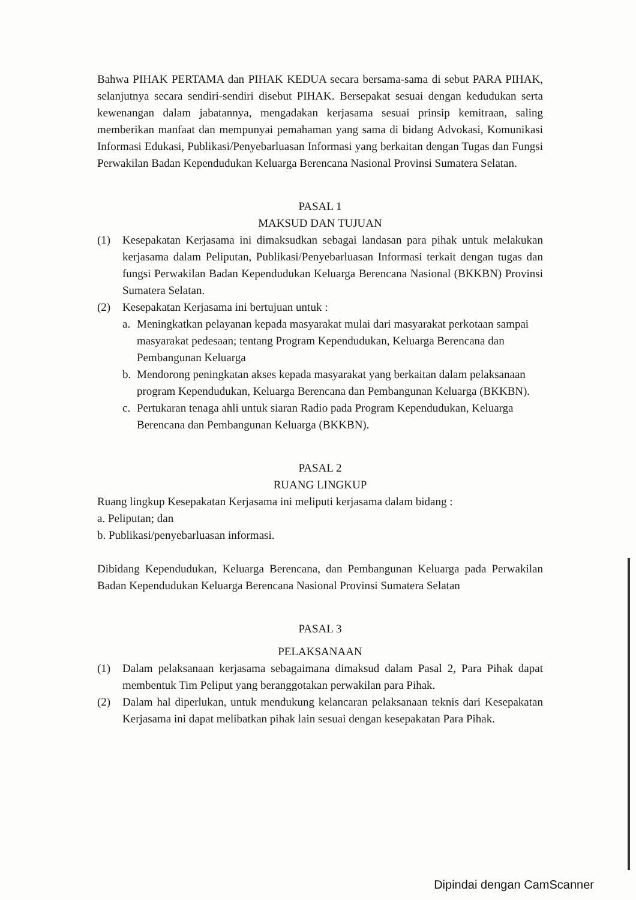Bahwa PIHAK PERTAMA dan PIHAK KEDUA secara bersama-sama di sebut PARA PIHAK, selanjutnya secara sendiri-sendiri disebut PIHAK. Bersepakat sesuai dengan kedudukan serta kewenangan dalam jabatannya, mengadakan kerjasama sesuai prinsip kemitraan, saling memberikan manfaat dan mempunyai pemahaman yang sama di bidang Advokasi, Komunikasi Informasi Edukasi, Publikasi/Penyebarluasan Informasi yang berkaitan dengan Tugas dan Fungsi Perwakilan Badan Kependudukan Keluarga Berencana Nasional Provinsi Sumatera Selatan.
PASAL 1
MAKSUD DAN TUJUAN
(1) Kesepakatan Kerjasama ini dimaksudkan sebagai landasan para pihak untuk melakukan kerjasama dalam Peliputan, Publikasi/Penyebarluasan Informasi terkait dengan tugas dan fungsi Perwakilan Badan Kependudukan Keluarga Berencana Nasional (BKKBN) Provinsi Sumatera Selatan.
(2) Kesepakatan Kerjasama ini bertujuan untuk :
a. Meningkatkan pelayanan kepada masyarakat mulai dari masyarakat perkotaan sampai masyarakat pedesaan; tentang Program Kependudukan, Keluarga Berencana dan Pembangunan Keluarga
b. Mendorong peningkatan akses kepada masyarakat yang berkaitan dalam pelaksanaan program Kependudukan, Keluarga Berencana dan Pembangunan Keluarga (BKKBN).
c. Pertukaran tenaga ahli untuk siaran Radio pada Program Kependudukan, Keluarga Berencana dan Pembangunan Keluarga (BKKBN).
PASAL 2
RUANG LINGKUP
Ruang lingkup Kesepakatan Kerjasama ini meliputi kerjasama dalam bidang :
a. Peliputan; dan
b. Publikasi/penyebarluasan informasi.
Dibidang Kependudukan, Keluarga Berencana, dan Pembangunan Keluarga pada Perwakilan Badan Kependudukan Keluarga Berencana Nasional Provinsi Sumatera Selatan
PASAL 3
PELAKSANAAN
(1) Dalam pelaksanaan kerjasama sebagaimana dimaksud dalam Pasal 2, Para Pihak dapat membentuk Tim Peliput yang beranggotakan perwakilan para Pihak.
(2) Dalam hal diperlukan, untuk mendukung kelancaran pelaksanaan teknis dari Kesepakatan Kerjasama ini dapat melibatkan pihak lain sesuai dengan kesepakatan Para Pihak.
Dipindai dengan CamScanner